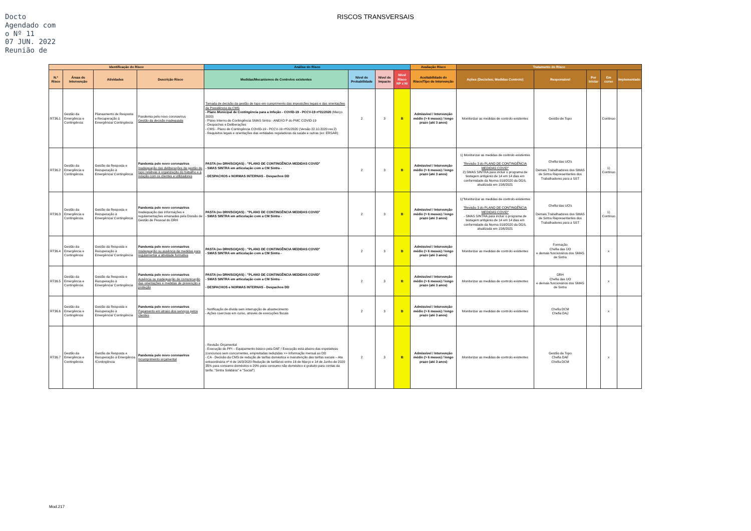Docto Agendado com o Nº 11
07 JUN. 2022
Reunião de
RISCOS TRANSVERSAIS
| Identificação do Risco | | | | Análise do Risco | | | | Avaliação Risco | Tratamento do Risco | | | | |
| --- | --- | --- | --- | --- | --- | --- | --- | --- | --- | --- | --- | --- | --- |
| N.º Risco | Áreas de Intervenção | Atividades | Descrição Risco | Medidas/Mecanismos de Controlos existentes | Nível de Probabilidade | Nível de Impacto | Nível Risco NP x NI | Aceitabilidade do Risco/Tipo de Intervenção | Ações (Decisões; Medidas Controlo) | Responsável | Por Iniciar | Em curso | Implementado |
| RT36.1 | Gestão da Emergência e Contingência | Planeamento de Resposta e Recuperação à Emergência/ Contingência | Pandemia pelo novo coronavírus Gestão da decisão inadequada | Tomada de decisão da gestão de topo em cumprimento das imposições legais e das orientações da Presidência da CMS - Plano Municipal de Contingência para a Infeção - COVID-19 - PCCV-19 nº01/2020 (Março 2020) - Plano Interno de Contingência SMAS Sintra - ANEXO P do PMC COVID-19 - Despachos e Deliberações - CMS - Plano de Contingência COVID-19 - PCCV-19 nº01/2020 (Versão 22.10.2020 rev.2) - Requisitos legais e orientações das entidades reguladoras da saúde e outras (ex: ERSAR) | 2 | 3 | B | Admissível / Intervenção médio (> 6 meses) / longo prazo (até 3 anos) | Monitorizar as medidas de controlo existentes | Gestão de Topo | | Contínuo | |
| RT36.2 | Gestão da Emergência e Contingência | Gestão da Resposta e Recuperação à Emergência/ Contingência | Pandemia pelo novo coronavírus Inadequação das deliberações da gestão de topo relativas à organização do trabalho e à relação com os clientes e utilizadores | PASTA (no DRH/SGIQAS) : "PLANO DE CONTINGÊNCIA MEDIDAS COVID" - SMAS SINTRA em articulação com a CM Sintra - - DESPACHOS e NORMAS INTERNAS - Despachos DD | 2 | 3 | B | Admissível / Intervenção médio (> 6 meses) / longo prazo (até 3 anos) | 1) Monitorizar as medidas de controlo existentes "Revisão 3 do PLANO DE CONTINGÊNCIA MEDIDAS COVID" 2) SMAS SINTRA para incluir o programa de testagem antigénio de 14 em 14 dias em conformidade da Norma 019/2020 da DGS, atualizada em 15/6/2021 | Chefia das UO's Demais Trabalhadores dos SMAS de Sintra Representantes dos Trabalhadores para a SST | | 1) Contínuo | |
| RT36.3 | Gestão da Emergência e Contingência | Gestão da Resposta e Recuperação à Emergência/ Contingência | Pandemia pelo novo coronavírus Inadequação das informações e regulamentações emanadas pela Divisão de Gestão de Pessoal do DRH | PASTA (no DRH/SGIQAS) : "PLANO DE CONTINGÊNCIA MEDIDAS COVID" - SMAS SINTRA em articulação com a CM Sintra - | 2 | 3 | B | Admissível / Intervenção médio (> 6 meses) / longo prazo (até 3 anos) | 1)"Monitorizar as medidas de controlo existentes "Revisão 3 do PLANO DE CONTINGÊNCIA MEDIDAS COVID" - SMAS SINTRA para incluir o programa de testagem antigénio de 14 em 14 dias em conformidade da Norma 019/2020 da DGS, atualizada em 15/6/2021 | Chefia das UO's Demais Trabalhadores dos SMAS de Sintra Representantes dos Trabalhadores para a SST | | 1) Contínuo | |
| RT36.4 | Gestão da Emergência e Contingência | Gestão da Resposta e Recuperação à Emergência/ Contingência | Pandemia pelo novo coronavírus Inadequação ou ausência da medidas para regulamentar a atividade formativa | PASTA (no DRH/SGIQAS) : "PLANO DE CONTINGÊNCIA MEDIDAS COVID" - SMAS SINTRA em articulação com a CM Sintra - | 2 | 3 | B | Admissível / Intervenção médio (> 6 meses) / longo prazo (até 3 anos) | Monitorizar as medidas de controlo existentes | Formação Chefia das UO e demais funcionários dos SMAS de Sintra | | x | |
| RT36.5 | Gestão da Emergência e Contingência | Gestão da Resposta e Recuperação à Emergência/ Contingência | Pandemia pelo novo coronavírus Ausência ou inadequação de comunicação das orientações e medidas de prevenção e proteção | PASTA (no DRH/SGIQAS) : "PLANO DE CONTINGÊNCIA MEDIDAS COVID" - SMAS SINTRA em articulação com a CM Sintra - - DESPACHOS e NORMAS INTERNAS - Despachos DD | 2 | 3 | B | Admissível / Intervenção médio (> 6 meses) / longo prazo (até 3 anos) | Monitorizar as medidas de controlo existentes | DRH Chefia das UO e demais funcionários dos SMAS de Sintra | | x | |
| RT36.6 | Gestão da Emergência e Contingência | Gestão da Resposta e Recuperação à Emergência/ Contingência | Pandemia pelo novo coronavírus Pagamento em atraso dos serviços pelos clientes | - Notificação de dívida sem interrupção de abastecimento - Ações coercivas em curso, através de execuções fiscais | 2 | 3 | B | Admissível / Intervenção médio (> 6 meses) / longo prazo (até 3 anos) | Monitorizar as medidas de controlo existentes | Chefia DCM Chefia DAJ | | x | |
| RT36.7 | Gestão da Emergência e Contingência | Gestão da Resposta e Recuperação à Emergência /Contingência | Pandemia pelo novo coronavírus Incumprimento orçamental | - Revisão Orçamental - Execução do PPI – Equipamento básico pela DAF / Execução está abaixo das expetativas (concursos sem concorrentes, empreitadas reduzidas >> Informação mensal ao DD - CA - Decisão da CMS de redução de tarifas doméstica e manutenção das tarifas sociais – Ata extraordinária nº 4 de 16/3/2020 Redução de tarifários entre 16 de Março e 14 de Junho de 2020 35% para consumo doméstico e 20% para consumo não doméstico e gratuito para contas da tarifa: "Sintra Solidária" e "Social") | 2 | 3 | B | Admissível / Intervenção médio (> 6 meses) / longo prazo (até 3 anos) | Monitorizar as medidas de controlo existentes | Gestão de Topo Chefia DAF Chefia DCM | | x | |
Mod.217